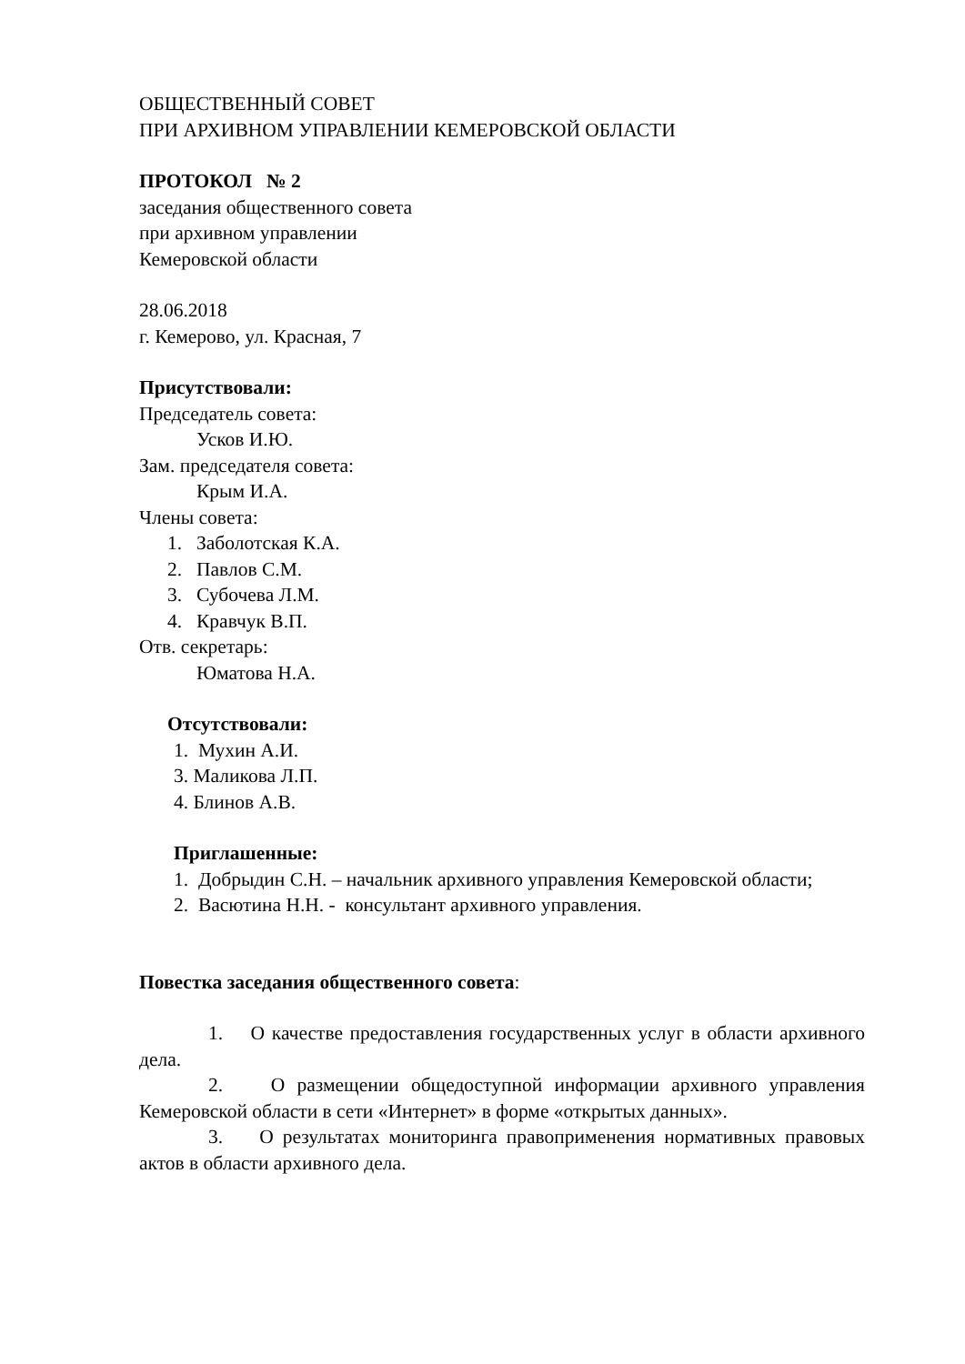ОБЩЕСТВЕННЫЙ СОВЕТ
ПРИ АРХИВНОМ УПРАВЛЕНИИ КЕМЕРОВСКОЙ ОБЛАСТИ
ПРОТОКОЛ № 2
заседания общественного совета
при архивном управлении
Кемеровской области
28.06.2018
г. Кемерово, ул. Красная, 7
Присутствовали:
Председатель совета:
Усков И.Ю.
Зам. председателя совета:
Крым И.А.
Члены совета:
1. Заболотская К.А.
2. Павлов С.М.
3. Субочева Л.М.
4. Кравчук В.П.
Отв. секретарь:
Юматова Н.А.
Отсутствовали:
1. Мухин А.И.
3. Маликова Л.П.
4. Блинов А.В.
Приглашенные:
1. Добрыдин С.Н. – начальник архивного управления Кемеровской области;
2. Васютина Н.Н. - консультант архивного управления.
Повестка заседания общественного совета:
1. О качестве предоставления государственных услуг в области архивного дела.
2. О размещении общедоступной информации архивного управления Кемеровской области в сети «Интернет» в форме «открытых данных».
3. О результатах мониторинга правоприменения нормативных правовых актов в области архивного дела.